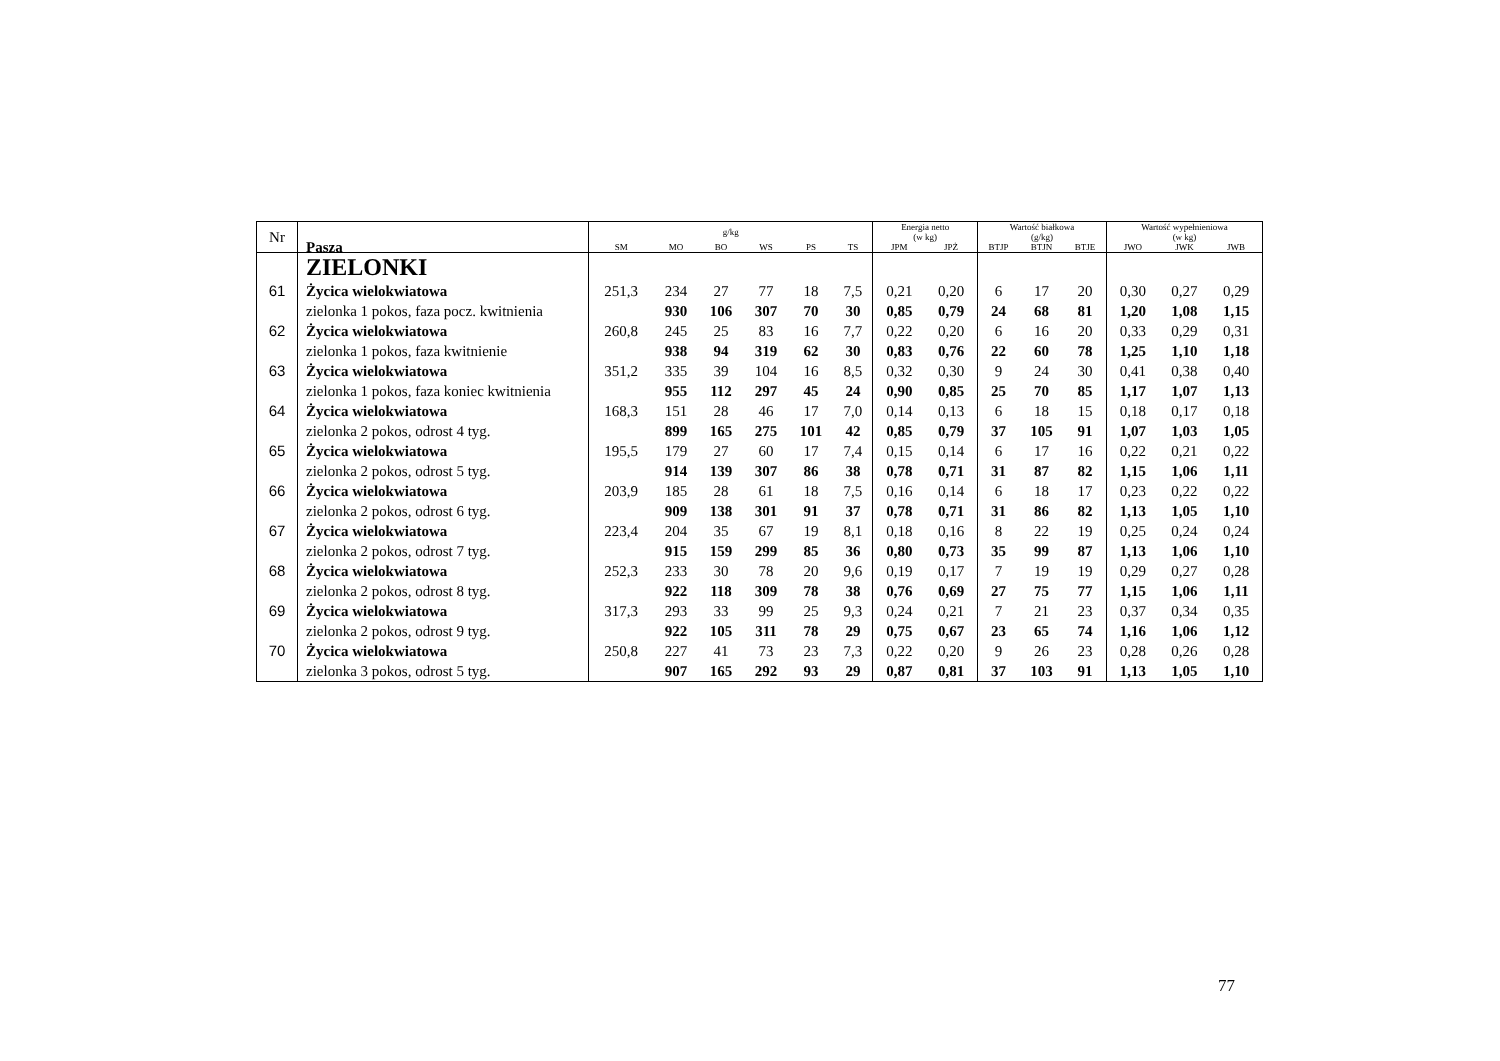| Nr | Pasza | g/kg | | | | | | Energia netto (w kg) | | Wartość białkowa (g/kg) | | | Wartość wypełnieniowa (w kg) | | |
| --- | --- | --- | --- | --- | --- | --- | --- | --- | --- | --- | --- | --- | --- | --- | --- |
| | | SM | MO | BO | WS | PS | TS | JPM | JPŻ | BTJP | BTJN | BTJE | JWO | JWK | JWB |
| | ZIELONKI | | | | | | | | | | | | | | |
| 61 | Życica wielokwiatowa | 251,3 | 234 | 27 | 77 | 18 | 7,5 | 0,21 | 0,20 | 6 | 17 | 20 | 0,30 | 0,27 | 0,29 |
| | zielonka 1 pokos, faza pocz. kwitnienia | | 930 | 106 | 307 | 70 | 30 | 0,85 | 0,79 | 24 | 68 | 81 | 1,20 | 1,08 | 1,15 |
| 62 | Życica wielokwiatowa | 260,8 | 245 | 25 | 83 | 16 | 7,7 | 0,22 | 0,20 | 6 | 16 | 20 | 0,33 | 0,29 | 0,31 |
| | zielonka 1 pokos, faza kwitnienie | | 938 | 94 | 319 | 62 | 30 | 0,83 | 0,76 | 22 | 60 | 78 | 1,25 | 1,10 | 1,18 |
| 63 | Życica wielokwiatowa | 351,2 | 335 | 39 | 104 | 16 | 8,5 | 0,32 | 0,30 | 9 | 24 | 30 | 0,41 | 0,38 | 0,40 |
| | zielonka 1 pokos, faza koniec kwitnienia | | 955 | 112 | 297 | 45 | 24 | 0,90 | 0,85 | 25 | 70 | 85 | 1,17 | 1,07 | 1,13 |
| 64 | Życica wielokwiatowa | 168,3 | 151 | 28 | 46 | 17 | 7,0 | 0,14 | 0,13 | 6 | 18 | 15 | 0,18 | 0,17 | 0,18 |
| | zielonka 2 pokos, odrost 4 tyg. | | 899 | 165 | 275 | 101 | 42 | 0,85 | 0,79 | 37 | 105 | 91 | 1,07 | 1,03 | 1,05 |
| 65 | Życica wielokwiatowa | 195,5 | 179 | 27 | 60 | 17 | 7,4 | 0,15 | 0,14 | 6 | 17 | 16 | 0,22 | 0,21 | 0,22 |
| | zielonka 2 pokos, odrost 5 tyg. | | 914 | 139 | 307 | 86 | 38 | 0,78 | 0,71 | 31 | 87 | 82 | 1,15 | 1,06 | 1,11 |
| 66 | Życica wielokwiatowa | 203,9 | 185 | 28 | 61 | 18 | 7,5 | 0,16 | 0,14 | 6 | 18 | 17 | 0,23 | 0,22 | 0,22 |
| | zielonka 2 pokos, odrost 6 tyg. | | 909 | 138 | 301 | 91 | 37 | 0,78 | 0,71 | 31 | 86 | 82 | 1,13 | 1,05 | 1,10 |
| 67 | Życica wielokwiatowa | 223,4 | 204 | 35 | 67 | 19 | 8,1 | 0,18 | 0,16 | 8 | 22 | 19 | 0,25 | 0,24 | 0,24 |
| | zielonka 2 pokos, odrost 7 tyg. | | 915 | 159 | 299 | 85 | 36 | 0,80 | 0,73 | 35 | 99 | 87 | 1,13 | 1,06 | 1,10 |
| 68 | Życica wielokwiatowa | 252,3 | 233 | 30 | 78 | 20 | 9,6 | 0,19 | 0,17 | 7 | 19 | 19 | 0,29 | 0,27 | 0,28 |
| | zielonka 2 pokos, odrost 8 tyg. | | 922 | 118 | 309 | 78 | 38 | 0,76 | 0,69 | 27 | 75 | 77 | 1,15 | 1,06 | 1,11 |
| 69 | Życica wielokwiatowa | 317,3 | 293 | 33 | 99 | 25 | 9,3 | 0,24 | 0,21 | 7 | 21 | 23 | 0,37 | 0,34 | 0,35 |
| | zielonka 2 pokos, odrost 9 tyg. | | 922 | 105 | 311 | 78 | 29 | 0,75 | 0,67 | 23 | 65 | 74 | 1,16 | 1,06 | 1,12 |
| 70 | Życica wielokwiatowa | 250,8 | 227 | 41 | 73 | 23 | 7,3 | 0,22 | 0,20 | 9 | 26 | 23 | 0,28 | 0,26 | 0,28 |
| | zielonka 3 pokos, odrost 5 tyg. | | 907 | 165 | 292 | 93 | 29 | 0,87 | 0,81 | 37 | 103 | 91 | 1,13 | 1,05 | 1,10 |
77